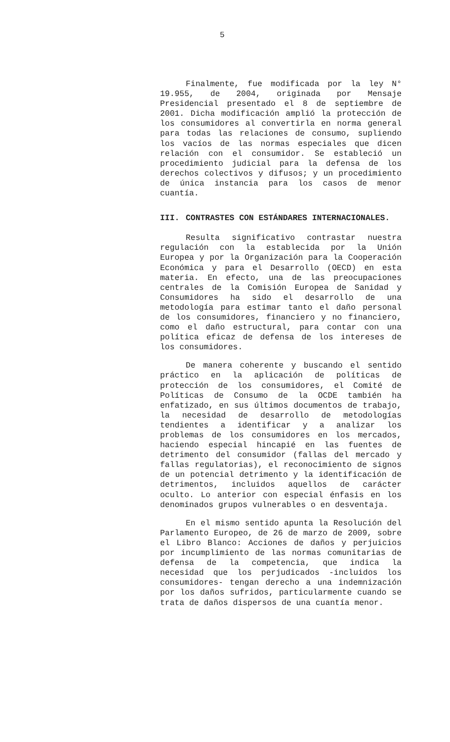5
Finalmente, fue modificada por la ley N° 19.955, de 2004, originada por Mensaje Presidencial presentado el 8 de septiembre de 2001. Dicha modificación amplió la protección de los consumidores al convertirla en norma general para todas las relaciones de consumo, supliendo los vacíos de las normas especiales que dicen relación con el consumidor. Se estableció un procedimiento judicial para la defensa de los derechos colectivos y difusos; y un procedimiento de única instancia para los casos de menor cuantía.
III. CONTRASTES CON ESTÁNDARES INTERNACIONALES.
Resulta significativo contrastar nuestra regulación con la establecida por la Unión Europea y por la Organización para la Cooperación Económica y para el Desarrollo (OECD) en esta materia. En efecto, una de las preocupaciones centrales de la Comisión Europea de Sanidad y Consumidores ha sido el desarrollo de una metodología para estimar tanto el daño personal de los consumidores, financiero y no financiero, como el daño estructural, para contar con una política eficaz de defensa de los intereses de los consumidores.
De manera coherente y buscando el sentido práctico en la aplicación de políticas de protección de los consumidores, el Comité de Políticas de Consumo de la OCDE también ha enfatizado, en sus últimos documentos de trabajo, la necesidad de desarrollo de metodologías tendientes a identificar y a analizar los problemas de los consumidores en los mercados, haciendo especial hincapié en las fuentes de detrimento del consumidor (fallas del mercado y fallas regulatorias), el reconocimiento de signos de un potencial detrimento y la identificación de detrimentos, incluidos aquellos de carácter oculto. Lo anterior con especial énfasis en los denominados grupos vulnerables o en desventaja.
En el mismo sentido apunta la Resolución del Parlamento Europeo, de 26 de marzo de 2009, sobre el Libro Blanco: Acciones de daños y perjuicios por incumplimiento de las normas comunitarias de defensa de la competencia, que indica la necesidad que los perjudicados -incluidos los consumidores- tengan derecho a una indemnización por los daños sufridos, particularmente cuando se trata de daños dispersos de una cuantía menor.